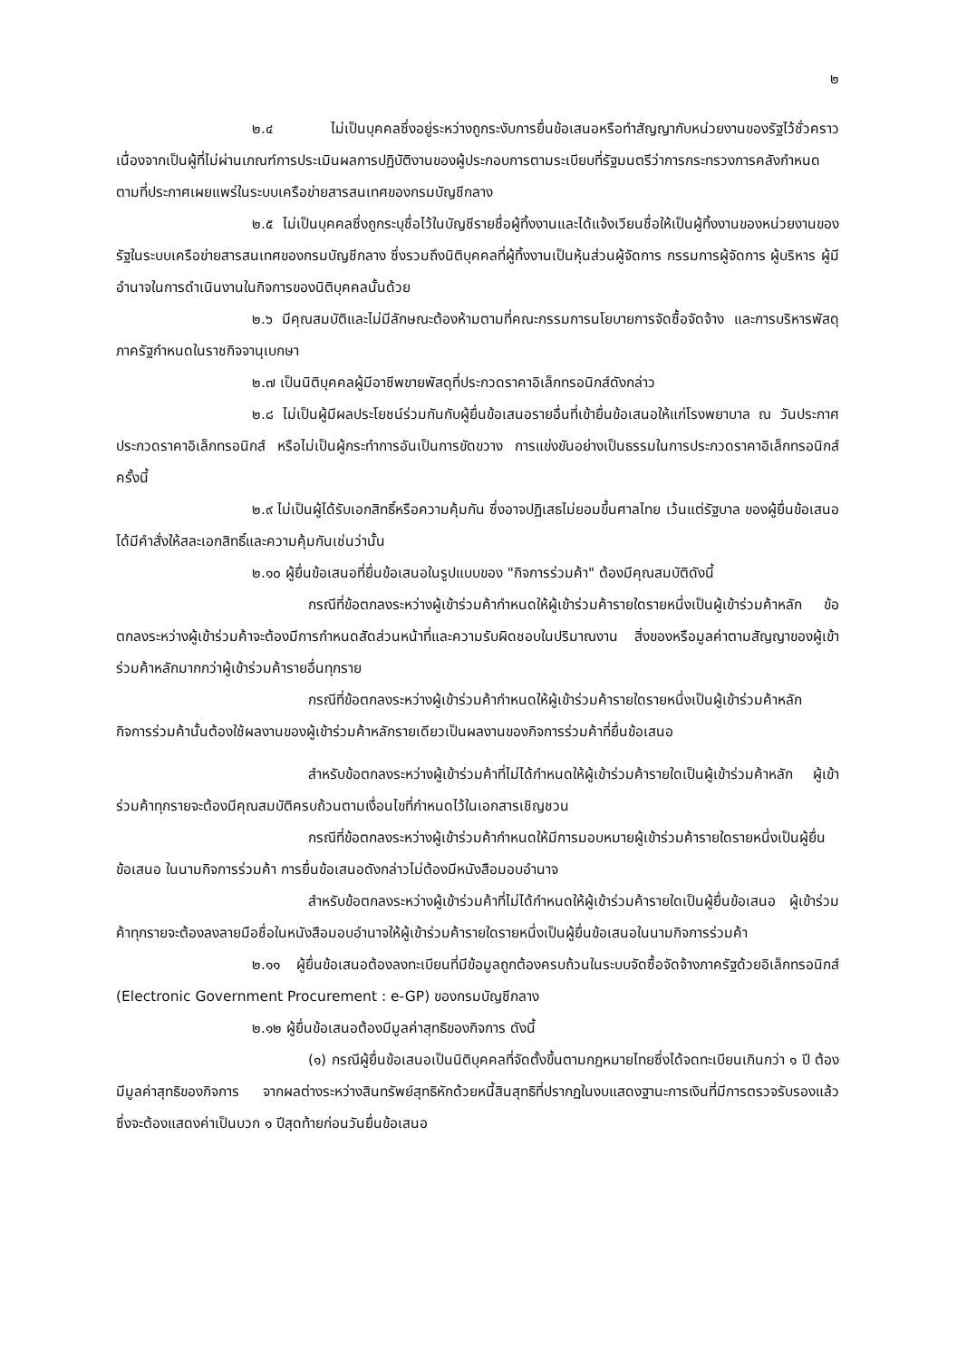๒
๒.๔ ไม่เป็นบุคคลซึ่งอยู่ระหว่างถูกระงับการยื่นข้อเสนอหรือทำสัญญากับหน่วยงานของรัฐไว้ชั่วคราว เนื่องจากเป็นผู้ที่ไม่ผ่านเกณฑ์การประเมินผลการปฏิบัติงานของผู้ประกอบการตามระเบียบที่รัฐมนตรีว่าการกระทรวงการคลังกำหนดตามที่ประกาศเผยแพร่ในระบบเครือข่ายสารสนเทศของกรมบัญชีกลาง
๒.๕ ไม่เป็นบุคคลซึ่งถูกระบุชื่อไว้ในบัญชีรายชื่อผู้ทิ้งงานและได้แจ้งเวียนชื่อให้เป็นผู้ทิ้งงานของหน่วยงานของรัฐในระบบเครือข่ายสารสนเทศของกรมบัญชีกลาง ซึ่งรวมถึงนิติบุคคลที่ผู้ทิ้งงานเป็นหุ้นส่วนผู้จัดการ กรรมการผู้จัดการ ผู้บริหาร ผู้มีอำนาจในการดำเนินงานในกิจการของนิติบุคคลนั้นด้วย
๒.๖ มีคุณสมบัติและไม่มีลักษณะต้องห้ามตามที่คณะกรรมการนโยบายการจัดซื้อจัดจ้าง และการบริหารพัสดุภาครัฐกำหนดในราชกิจจานุเบกษา
๒.๗ เป็นนิติบุคคลผู้มีอาชีพขายพัสดุที่ประกวดราคาอิเล็กทรอนิกส์ดังกล่าว
๒.๘ ไม่เป็นผู้มีผลประโยชน์ร่วมกันกับผู้ยื่นข้อเสนอรายอื่นที่เข้ายื่นข้อเสนอให้แก่โรงพยาบาล ณ วันประกาศประกวดราคาอิเล็กทรอนิกส์ หรือไม่เป็นผู้กระทำการอันเป็นการขัดขวาง การแข่งขันอย่างเป็นธรรมในการประกวดราคาอิเล็กทรอนิกส์ครั้งนี้
๒.๙ ไม่เป็นผู้ได้รับเอกสิทธิ์หรือความคุ้มกัน ซึ่งอาจปฏิเสธไม่ยอมขึ้นศาลไทย เว้นแต่รัฐบาล ของผู้ยื่นข้อเสนอได้มีคำสั่งให้สละเอกสิทธิ์และความคุ้มกันเช่นว่านั้น
๒.๑๐ ผู้ยื่นข้อเสนอที่ยื่นข้อเสนอในรูปแบบของ "กิจการร่วมค้า" ต้องมีคุณสมบัติดังนี้
กรณีที่ข้อตกลงระหว่างผู้เข้าร่วมค้ากำหนดให้ผู้เข้าร่วมค้ารายใดรายหนึ่งเป็นผู้เข้าร่วมค้าหลัก ข้อตกลงระหว่างผู้เข้าร่วมค้าจะต้องมีการกำหนดสัดส่วนหน้าที่และความรับผิดชอบในปริมาณงาน สิ่งของหรือมูลค่าตามสัญญาของผู้เข้าร่วมค้าหลักมากกว่าผู้เข้าร่วมค้ารายอื่นทุกราย
กรณีที่ข้อตกลงระหว่างผู้เข้าร่วมค้ากำหนดให้ผู้เข้าร่วมค้ารายใดรายหนึ่งเป็นผู้เข้าร่วมค้าหลัก กิจการร่วมค้านั้นต้องใช้ผลงานของผู้เข้าร่วมค้าหลักรายเดียวเป็นผลงานของกิจการร่วมค้าที่ยื่นข้อเสนอ
สำหรับข้อตกลงระหว่างผู้เข้าร่วมค้าที่ไม่ได้กำหนดให้ผู้เข้าร่วมค้ารายใดเป็นผู้เข้าร่วมค้าหลัก ผู้เข้าร่วมค้าทุกรายจะต้องมีคุณสมบัติครบถ้วนตามเงื่อนไขที่กำหนดไว้ในเอกสารเชิญชวน
กรณีที่ข้อตกลงระหว่างผู้เข้าร่วมค้ากำหนดให้มีการมอบหมายผู้เข้าร่วมค้ารายใดรายหนึ่งเป็นผู้ยื่นข้อเสนอ ในนามกิจการร่วมค้า การยื่นข้อเสนอดังกล่าวไม่ต้องมีหนังสือมอบอำนาจ
สำหรับข้อตกลงระหว่างผู้เข้าร่วมค้าที่ไม่ได้กำหนดให้ผู้เข้าร่วมค้ารายใดเป็นผู้ยื่นข้อเสนอ ผู้เข้าร่วมค้าทุกรายจะต้องลงลายมือชื่อในหนังสือมอบอำนาจให้ผู้เข้าร่วมค้ารายใดรายหนึ่งเป็นผู้ยื่นข้อเสนอในนามกิจการร่วมค้า
๒.๑๑ ผู้ยื่นข้อเสนอต้องลงทะเบียนที่มีข้อมูลถูกต้องครบถ้วนในระบบจัดซื้อจัดจ้างภาครัฐด้วยอิเล็กทรอนิกส์ (Electronic Government Procurement : e-GP) ของกรมบัญชีกลาง
๒.๑๒ ผู้ยื่นข้อเสนอต้องมีมูลค่าสุทธิของกิจการ ดังนี้
(๑) กรณีผู้ยื่นข้อเสนอเป็นนิติบุคคลที่จัดตั้งขึ้นตามกฎหมายไทยซึ่งได้จดทะเบียนเกินกว่า ๑ ปี ต้องมีมูลค่าสุทธิของกิจการ จากผลต่างระหว่างสินทรัพย์สุทธิหักด้วยหนี้สินสุทธิที่ปรากฏในงบแสดงฐานะการเงินที่มีการตรวจรับรองแล้ว ซึ่งจะต้องแสดงค่าเป็นบวก ๑ ปีสุดท้ายก่อนวันยื่นข้อเสนอ